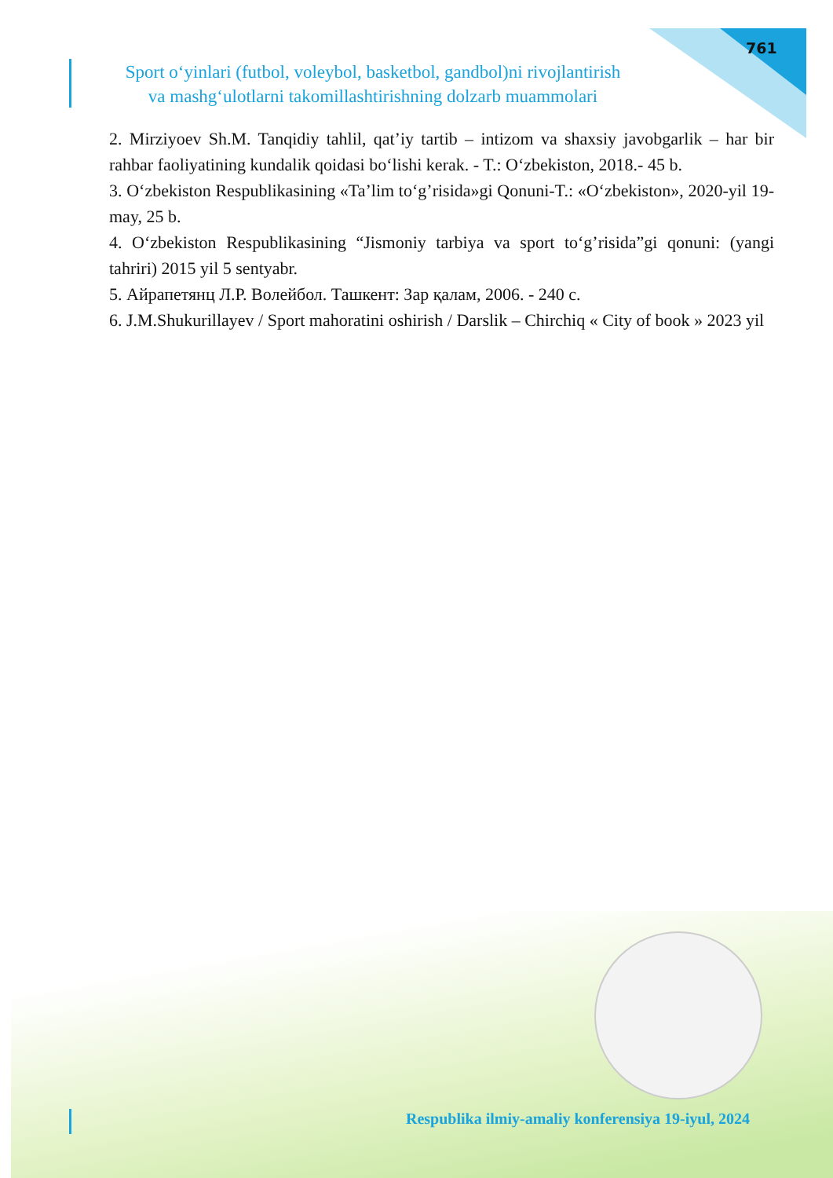761
Sport o‘yinlari (futbol, voleybol, basketbol, gandbol)ni rivojlantirish
va mashg‘ulotlarni takomillashtirishning dolzarb muammolari
2. Mirziyoev Sh.M. Tanqidiy tahlil, qat’iy tartib – intizom va shaxsiy javobgarlik – har bir rahbar faoliyatining kundalik qoidasi bo‘lishi kerak. - T.: O‘zbekiston, 2018.- 45 b.
3. O‘zbekiston Respublikasining «Ta’lim to‘g’risida»gi Qonuni-T.: «O‘zbekiston», 2020-yil 19-may, 25 b.
4. O‘zbekiston Respublikasining “Jismoniy tarbiya va sport to‘g’risida”gi qonuni: (yangi tahriri) 2015 yil 5 sentyabr.
5. Айрапетянц Л.Р. Волейбол. Ташкент: Зар қалам, 2006. - 240 с.
6. J.M.Shukurillayev / Sport mahoratini oshirish / Darslik – Chirchiq « City of book » 2023 yil
Respublika ilmiy-amaliy konferensiya 19-iyul, 2024